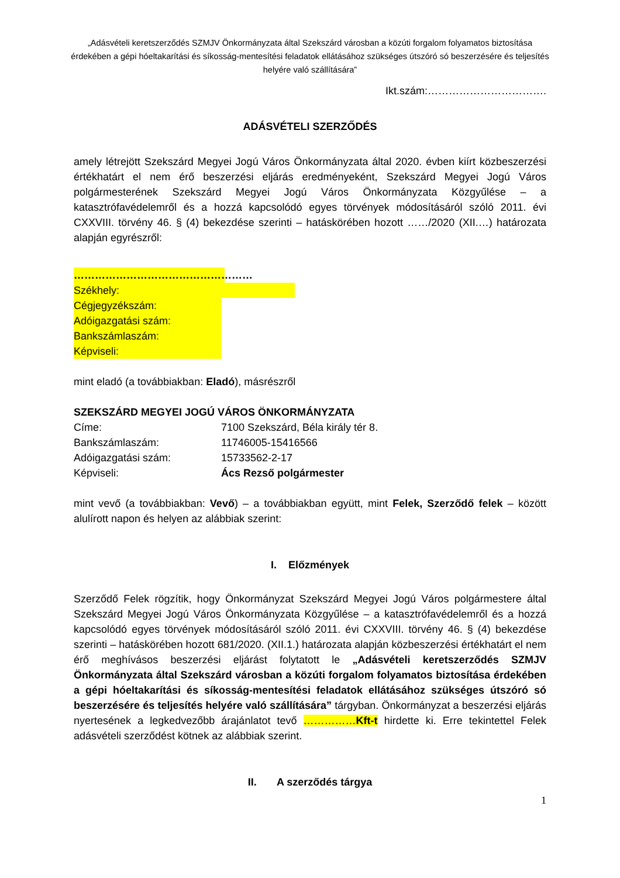„Adásvételi keretszerződés SZMJV Önkormányzata által Szekszárd városban a közúti forgalom folyamatos biztosítása érdekében a gépi hóeltakarítási és síkosság-mentesítési feladatok ellátásához szükséges útszóró só beszerzésére és teljesítés helyére való szállítására”
Ikt.szám:…………………………….
ADÁSVÉTELI SZERZŐDÉS
amely létrejött Szekszárd Megyei Jogú Város Önkormányzata által 2020. évben kiírt közbeszerzési értékhatárt el nem érő beszerzési eljárás eredményeként, Szekszárd Megyei Jogú Város polgármesterének Szekszárd Megyei Jogú Város Önkormányzata Közgyűlése – a katasztrófavédelemről és a hozzá kapcsolódó egyes törvények módosításáról szóló 2011. évi CXXVIII. törvény 46. § (4) bekezdése szerinti – hatáskörében hozott ……/2020 (XII.…) határozata alapján egyrészről:
……………………………………………
Székhely:
Cégjegyzékszám:
Adóigazgatási szám:
Bankszámlaszám:
Képviseli:
mint eladó (a továbbiakban: Eladó), másrészről
SZEKSZÁRD MEGYEI JOGÚ VÁROS ÖNKORMÁNYZATA
Címe: 7100 Szekszárd, Béla király tér 8.
Bankszámlaszám: 11746005-15416566
Adóigazgatási szám: 15733562-2-17
Képviseli: Ács Rezső polgármester
mint vevő (a továbbiakban: Vevő) – a továbbiakban együtt, mint Felek, Szerződő felek – között alulírott napon és helyen az alábbiak szerint:
I. Előzmények
Szerződő Felek rögzítik, hogy Önkormányzat Szekszárd Megyei Jogú Város polgármestere által Szekszárd Megyei Jogú Város Önkormányzata Közgyűlése – a katasztrófavédelemről és a hozzá kapcsolódó egyes törvények módosításáról szóló 2011. évi CXXVIII. törvény 46. § (4) bekezdése szerinti – hatáskörében hozott 681/2020. (XII.1.) határozata alapján közbeszerzési értékhatárt el nem érő meghívásos beszerzési eljárást folytatott le „Adásvételi keretszerződés SZMJV Önkormányzata által Szekszárd városban a közúti forgalom folyamatos biztosítása érdekében a gépi hóeltakarítási és síkosság-mentesítési feladatok ellátásához szükséges útszóró só beszerzésére és teljesítés helyére való szállítására” tárgyban. Önkormányzat a beszerzési eljárás nyertesének a legkedvezőbb árajánlatot tevő ……………Kft-t hirdette ki. Erre tekintettel Felek adásvételi szerződést kötnek az alábbiak szerint.
II. A szerződés tárgya
1